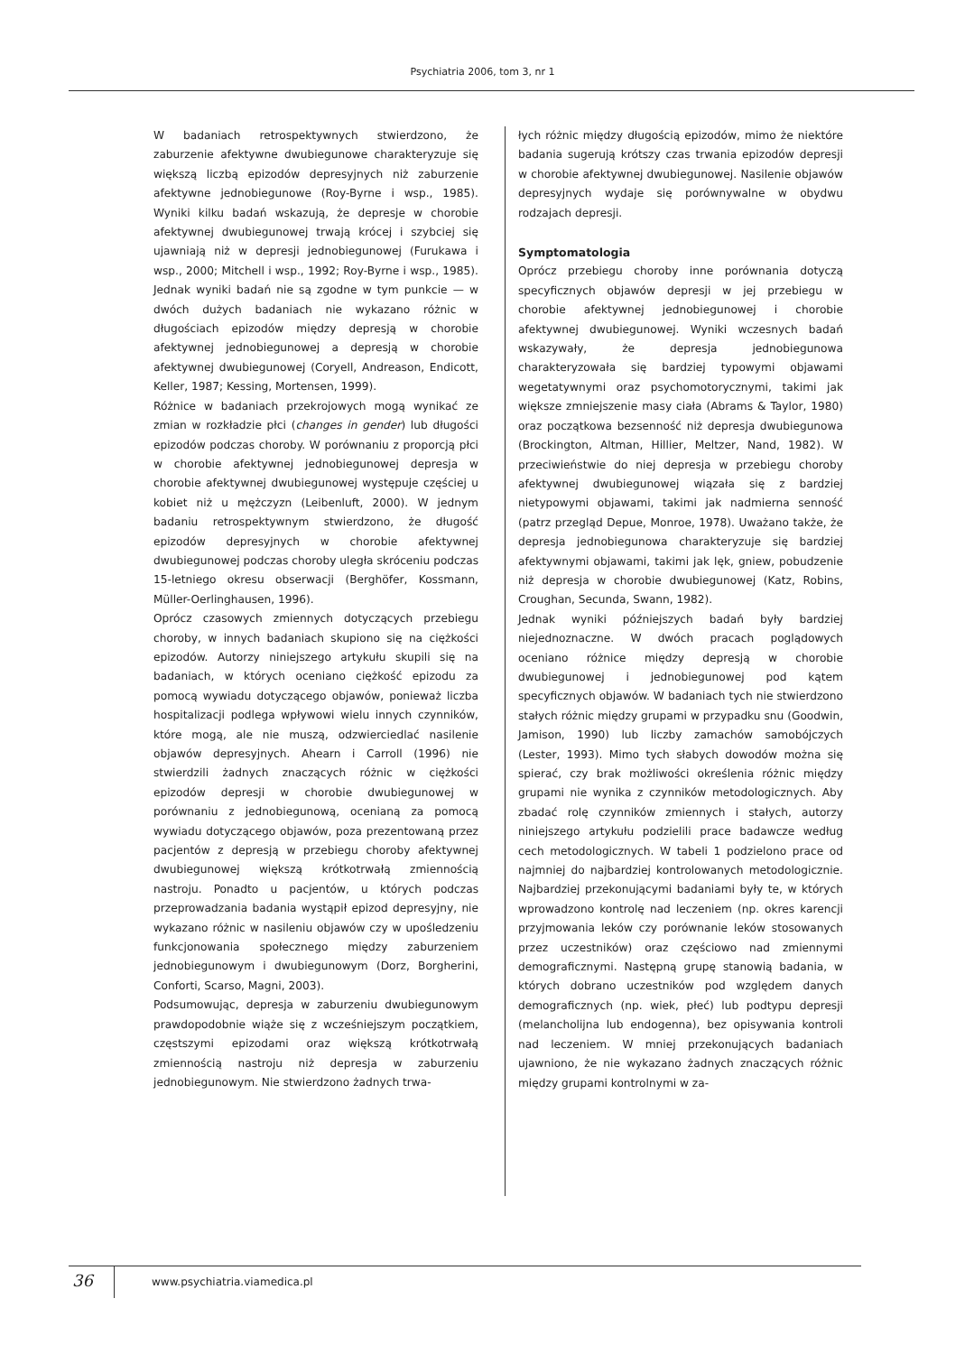Psychiatria 2006, tom 3, nr 1
W badaniach retrospektywnych stwierdzono, że zaburzenie afektywne dwubiegunowe charakteryzuje się większą liczbą epizodów depresyjnych niż zaburzenie afektywne jednobiegunowe (Roy-Byrne i wsp., 1985). Wyniki kilku badań wskazują, że depresje w chorobie afektywnej dwubiegunowej trwają krócej i szybciej się ujawniają niż w depresji jednobiegunowej (Furukawa i wsp., 2000; Mitchell i wsp., 1992; Roy-Byrne i wsp., 1985). Jednak wyniki badań nie są zgodne w tym punkcie — w dwóch dużych badaniach nie wykazano różnic w długościach epizodów między depresją w chorobie afektywnej jednobiegunowej a depresją w chorobie afektywnej dwubiegunowej (Coryell, Andreason, Endicott, Keller, 1987; Kessing, Mortensen, 1999).
Różnice w badaniach przekrojowych mogą wynikać ze zmian w rozkładzie płci (changes in gender) lub długości epizodów podczas choroby. W porównaniu z proporcją płci w chorobie afektywnej jednobiegunowej depresja w chorobie afektywnej dwubiegunowej występuje częściej u kobiet niż u mężczyzn (Leibenluft, 2000). W jednym badaniu retrospektywnym stwierdzono, że długość epizodów depresyjnych w chorobie afektywnej dwubiegunowej podczas choroby uległa skróceniu podczas 15-letniego okresu obserwacji (Berghöfer, Kossmann, Müller-Oerlinghausen, 1996).
Oprócz czasowych zmiennych dotyczących przebiegu choroby, w innych badaniach skupiono się na ciężkości epizodów. Autorzy niniejszego artykułu skupili się na badaniach, w których oceniano ciężkość epizodu za pomocą wywiadu dotyczącego objawów, ponieważ liczba hospitalizacji podlega wpływowi wielu innych czynników, które mogą, ale nie muszą, odzwierciedlać nasilenie objawów depresyjnych. Ahearn i Carroll (1996) nie stwierdzili żadnych znaczących różnic w ciężkości epizodów depresji w chorobie dwubiegunowej w porównaniu z jednobiegunową, ocenianą za pomocą wywiadu dotyczącego objawów, poza prezentowaną przez pacjentów z depresją w przebiegu choroby afektywnej dwubiegunowej większą krótkotrwałą zmiennością nastroju. Ponadto u pacjentów, u których podczas przeprowadzania badania wystąpił epizod depresyjny, nie wykazano różnic w nasileniu objawów czy w upośledzeniu funkcjonowania społecznego między zaburzeniem jednobiegunowym i dwubiegunowym (Dorz, Borgherini, Conforti, Scarso, Magni, 2003).
Podsumowując, depresja w zaburzeniu dwubiegunowym prawdopodobnie wiąże się z wcześniejszym początkiem, częstszymi epizodami oraz większą krótkotrwałą zmiennością nastroju niż depresja w zaburzeniu jednobiegunowym. Nie stwierdzono żadnych trwa-
łych różnic między długością epizodów, mimo że niektóre badania sugerują krótszy czas trwania epizodów depresji w chorobie afektywnej dwubiegunowej. Nasilenie objawów depresyjnych wydaje się porównywalne w obydwu rodzajach depresji.
Symptomatologia
Oprócz przebiegu choroby inne porównania dotyczą specyficznych objawów depresji w jej przebiegu w chorobie afektywnej jednobiegunowej i chorobie afektywnej dwubiegunowej. Wyniki wczesnych badań wskazywały, że depresja jednobiegunowa charakteryzowała się bardziej typowymi objawami wegetatywnymi oraz psychomotorycznymi, takimi jak większe zmniejszenie masy ciała (Abrams & Taylor, 1980) oraz początkowa bezsenność niż depresja dwubiegunowa (Brockington, Altman, Hillier, Meltzer, Nand, 1982). W przeciwieństwie do niej depresja w przebiegu choroby afektywnej dwubiegunowej wiązała się z bardziej nietypowymi objawami, takimi jak nadmierna senność (patrz przegląd Depue, Monroe, 1978). Uważano także, że depresja jednobiegunowa charakteryzuje się bardziej afektywnymi objawami, takimi jak lęk, gniew, pobudzenie niż depresja w chorobie dwubiegunowej (Katz, Robins, Croughan, Secunda, Swann, 1982).
Jednak wyniki późniejszych badań były bardziej niejednoznaczne. W dwóch pracach poglądowych oceniano różnice między depresją w chorobie dwubiegunowej i jednobiegunowej pod kątem specyficznych objawów. W badaniach tych nie stwierdzono stałych różnic między grupami w przypadku snu (Goodwin, Jamison, 1990) lub liczby zamachów samobójczych (Lester, 1993). Mimo tych słabych dowodów można się spierać, czy brak możliwości określenia różnic między grupami nie wynika z czynników metodologicznych. Aby zbadać rolę czynników zmiennych i stałych, autorzy niniejszego artykułu podzielili prace badawcze według cech metodologicznych. W tabeli 1 podzielono prace od najmniej do najbardziej kontrolowanych metodologicznie. Najbardziej przekonującymi badaniami były te, w których wprowadzono kontrolę nad leczeniem (np. okres karencji przyjmowania leków czy porównanie leków stosowanych przez uczestników) oraz częściowo nad zmiennymi demograficznymi. Następną grupę stanowią badania, w których dobrano uczestników pod względem danych demograficznych (np. wiek, płeć) lub podtypu depresji (melancholijna lub endogenna), bez opisywania kontroli nad leczeniem. W mniej przekonujących badaniach ujawniono, że nie wykazano żadnych znaczących różnic między grupami kontrolnymi w za-
36 www.psychiatria.viamedica.pl